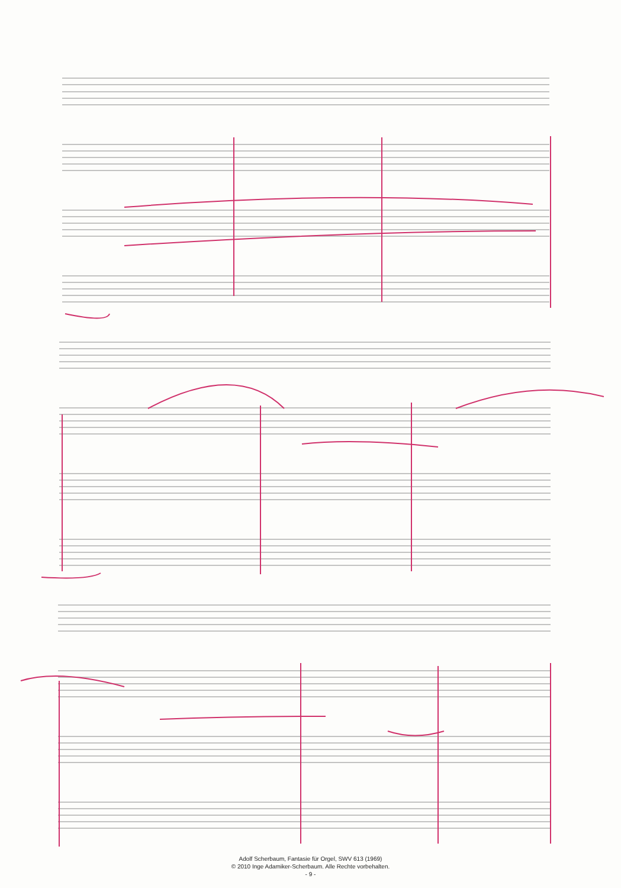Adolf Scherbaum, Fantasie für Orgel, SWV 613 (1969)
© 2010 Inge Adamiker-Scherbaum. Alle Rechte vorbehalten.
- 9 -